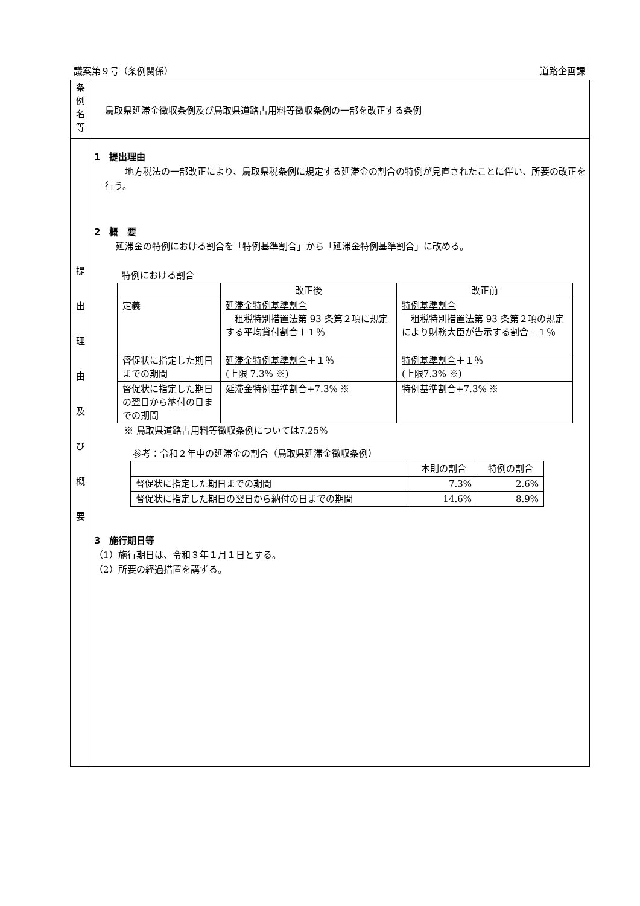議案第９号（条例関係） 道路企画課
| 条 例 名 等 | 鳥取県延滞金徴収条例及び鳥取県道路占用料等徴収条例の一部を改正する条例 |
| 提 出 理 由 及 び 概 要 | 1 提出理由 地方税法の一部改正により、鳥取県税条例に規定する延滞金の割合の特例が見直されたことに伴い、所要の改正を行う。 2 概 要 延滞金の特例における割合を「特例基準割合」から「延滞金特例基準割合」に改める。 特例における割合 / / 改正後 / 改正前 / / --- / --- / --- / / 定義 / 延滞金特例基準割合 租税特別措置法第 93 条第２項に規定する平均貸付割合＋１％ / 特例基準割合 租税特別措置法第 93 条第２項の規定により財務大臣が告示する割合＋１％ / / 督促状に指定した期日までの期間 / 延滞金特例基準割合 ＋１％ (上限 7.3% ※) / 特例基準割合 ＋１％ (上限7.3% ※) / / 督促状に指定した期日の翌日から納付の日までの期間 / 延滞金特例基準割合 +7.3% ※ / 特例基準割合 +7.3% ※ / ※ 鳥取県道路占用料等徴収条例については7.25% 参考：令和２年中の延滞金の割合（鳥取県延滞金徴収条例） / / 本則の割合 / 特例の割合 / / 督促状に指定した期日までの期間 / 7.3% / 2.6% / / 督促状に指定した期日の翌日から納付の日までの期間 / 14.6% / 8.9% / 3 施行期日等 （1）施行期日は、令和３年１月１日とする。 （2）所要の経過措置を講ずる。 |